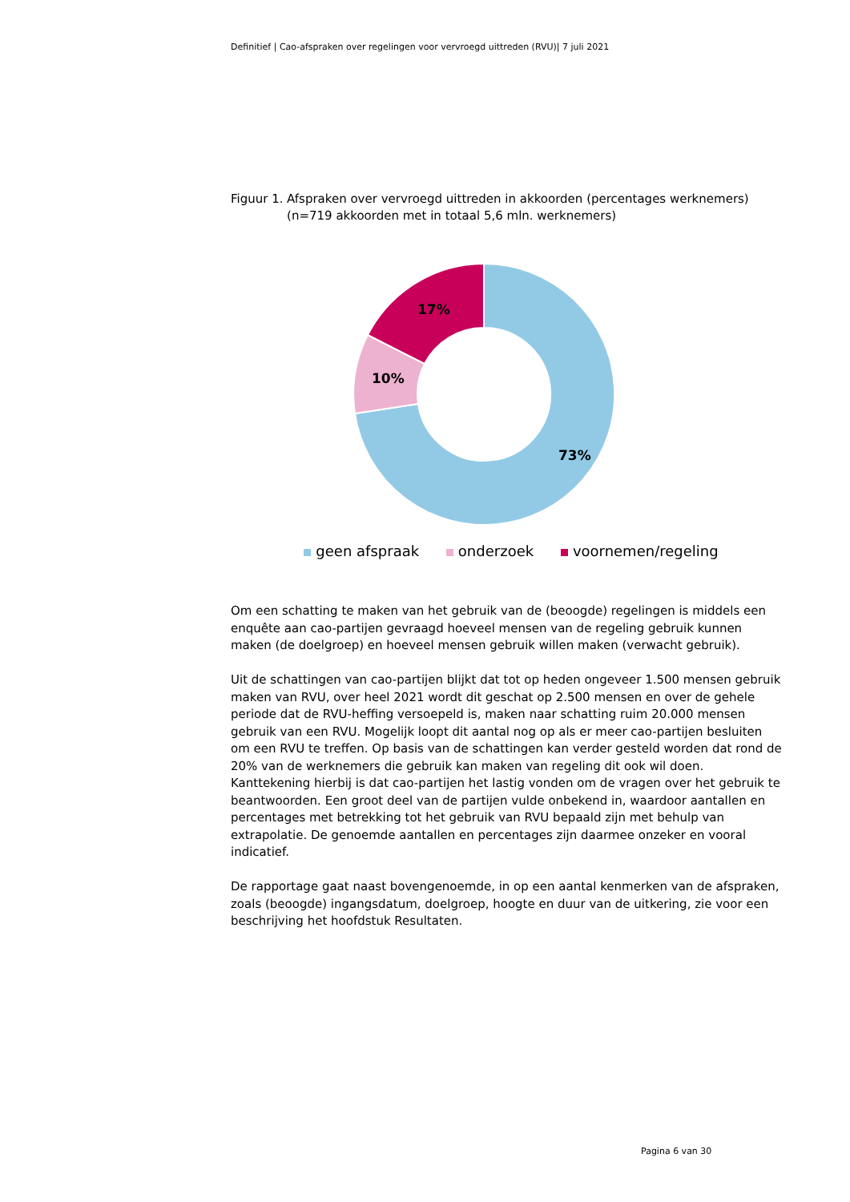Definitief | Cao-afspraken over regelingen voor vervroegd uittreden (RVU)| 7 juli 2021
Figuur 1. Afspraken over vervroegd uittreden in akkoorden (percentages werknemers) (n=719 akkoorden met in totaal 5,6 mln. werknemers)
73%
10%
17%
geen afspraak onderzoek voornemen/regeling
Om een schatting te maken van het gebruik van de (beoogde) regelingen is middels een enquête aan cao-partijen gevraagd hoeveel mensen van de regeling gebruik kunnen maken (de doelgroep) en hoeveel mensen gebruik willen maken (verwacht gebruik).
Uit de schattingen van cao-partijen blijkt dat tot op heden ongeveer 1.500 mensen gebruik maken van RVU, over heel 2021 wordt dit geschat op 2.500 mensen en over de gehele periode dat de RVU-heffing versoepeld is, maken naar schatting ruim 20.000 mensen gebruik van een RVU. Mogelijk loopt dit aantal nog op als er meer cao-partijen besluiten om een RVU te treffen. Op basis van de schattingen kan verder gesteld worden dat rond de 20% van de werknemers die gebruik kan maken van regeling dit ook wil doen. Kanttekening hierbij is dat cao-partijen het lastig vonden om de vragen over het gebruik te beantwoorden. Een groot deel van de partijen vulde onbekend in, waardoor aantallen en percentages met betrekking tot het gebruik van RVU bepaald zijn met behulp van extrapolatie. De genoemde aantallen en percentages zijn daarmee onzeker en vooral indicatief.
De rapportage gaat naast bovengenoemde, in op een aantal kenmerken van de afspraken, zoals (beoogde) ingangsdatum, doelgroep, hoogte en duur van de uitkering, zie voor een beschrijving het hoofdstuk Resultaten.
Pagina 6 van 30